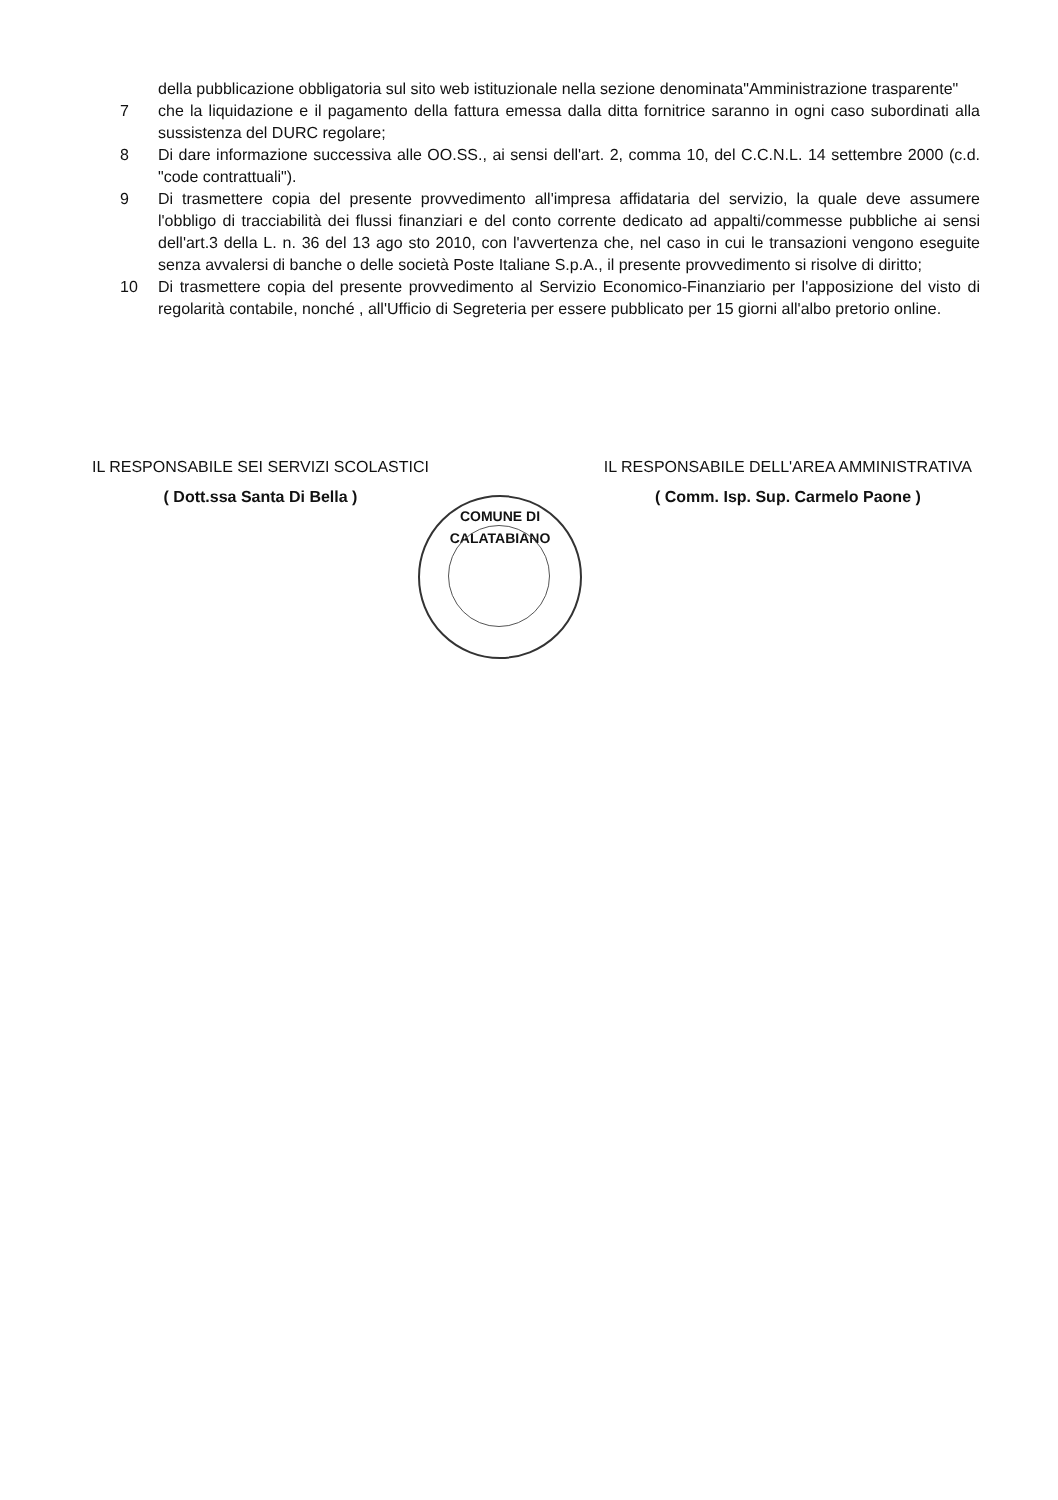della pubblicazione obbligatoria sul sito web istituzionale nella sezione denominata"Amministrazione trasparente"
7 che la liquidazione e il pagamento della fattura emessa dalla ditta fornitrice saranno in ogni caso subordinati alla sussistenza del DURC regolare;
8 Di dare informazione successiva alle OO.SS., ai sensi dell'art. 2, comma 10, del C.C.N.L. 14 settembre 2000 (c.d. "code contrattuali").
9 Di trasmettere copia del presente provvedimento all'impresa affidataria del servizio, la quale deve assumere l'obbligo di tracciabilità dei flussi finanziari e del conto corrente dedicato ad appalti/commesse pubbliche ai sensi dell'art.3 della L. n. 36 del 13 ago sto 2010, con l'avvertenza che, nel caso in cui le transazioni vengono eseguite senza avvalersi di banche o delle società Poste Italiane S.p.A., il presente provvedimento si risolve di diritto;
10 Di trasmettere copia del presente provvedimento al Servizio Economico-Finanziario per l'apposizione del visto di regolarità contabile, nonché , all'Ufficio di Segreteria per essere pubblicato per 15 giorni all'albo pretorio online.
IL RESPONSABILE SEI SERVIZI SCOLASTICI
( Dott.ssa Santa Di Bella )
IL RESPONSABILE DELL'AREA AMMINISTRATIVA
( Comm. Isp. Sup. Carmelo Paone )
COMUNE DI CALATABIANO